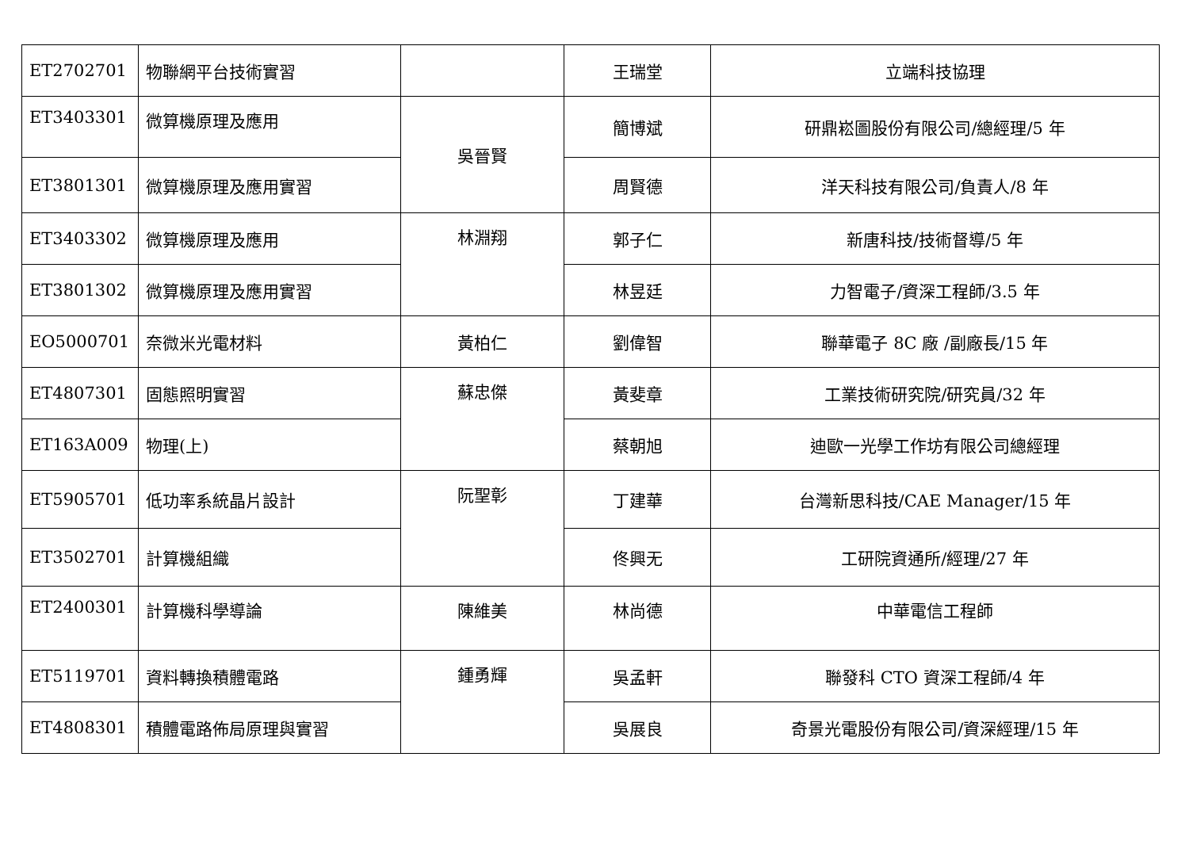| ET2702701 | 物聯網平台技術實習 | | 王瑞堂 | 立端科技協理 |
| ET3403301 | 微算機原理及應用 | 吳晉賢 | 簡博斌 | 研鼎崧圖股份有限公司/總經理/5 年 |
| ET3801301 | 微算機原理及應用實習 | | 周賢德 | 洋天科技有限公司/負責人/8 年 |
| ET3403302 | 微算機原理及應用 | 林淵翔 | 郭子仁 | 新唐科技/技術督導/5 年 |
| ET3801302 | 微算機原理及應用實習 | | 林昱廷 | 力智電子/資深工程師/3.5 年 |
| EO5000701 | 奈微米光電材料 | 黃柏仁 | 劉偉智 | 聯華電子 8C 廠 /副廠長/15 年 |
| ET4807301 | 固態照明實習 | 蘇忠傑 | 黃斐章 | 工業技術研究院/研究員/32 年 |
| ET163A009 | 物理(上) | | 蔡朝旭 | 迪歐一光學工作坊有限公司總經理 |
| ET5905701 | 低功率系統晶片設計 | 阮聖彰 | 丁建華 | 台灣新思科技/CAE Manager/15 年 |
| ET3502701 | 計算機組織 | | 佟興无 | 工研院資通所/經理/27 年 |
| ET2400301 | 計算機科學導論 | 陳維美 | 林尚德 | 中華電信工程師 |
| ET5119701 | 資料轉換積體電路 | 鍾勇輝 | 吳孟軒 | 聯發科 CTO 資深工程師/4 年 |
| ET4808301 | 積體電路佈局原理與實習 | | 吳展良 | 奇景光電股份有限公司/資深經理/15 年 |